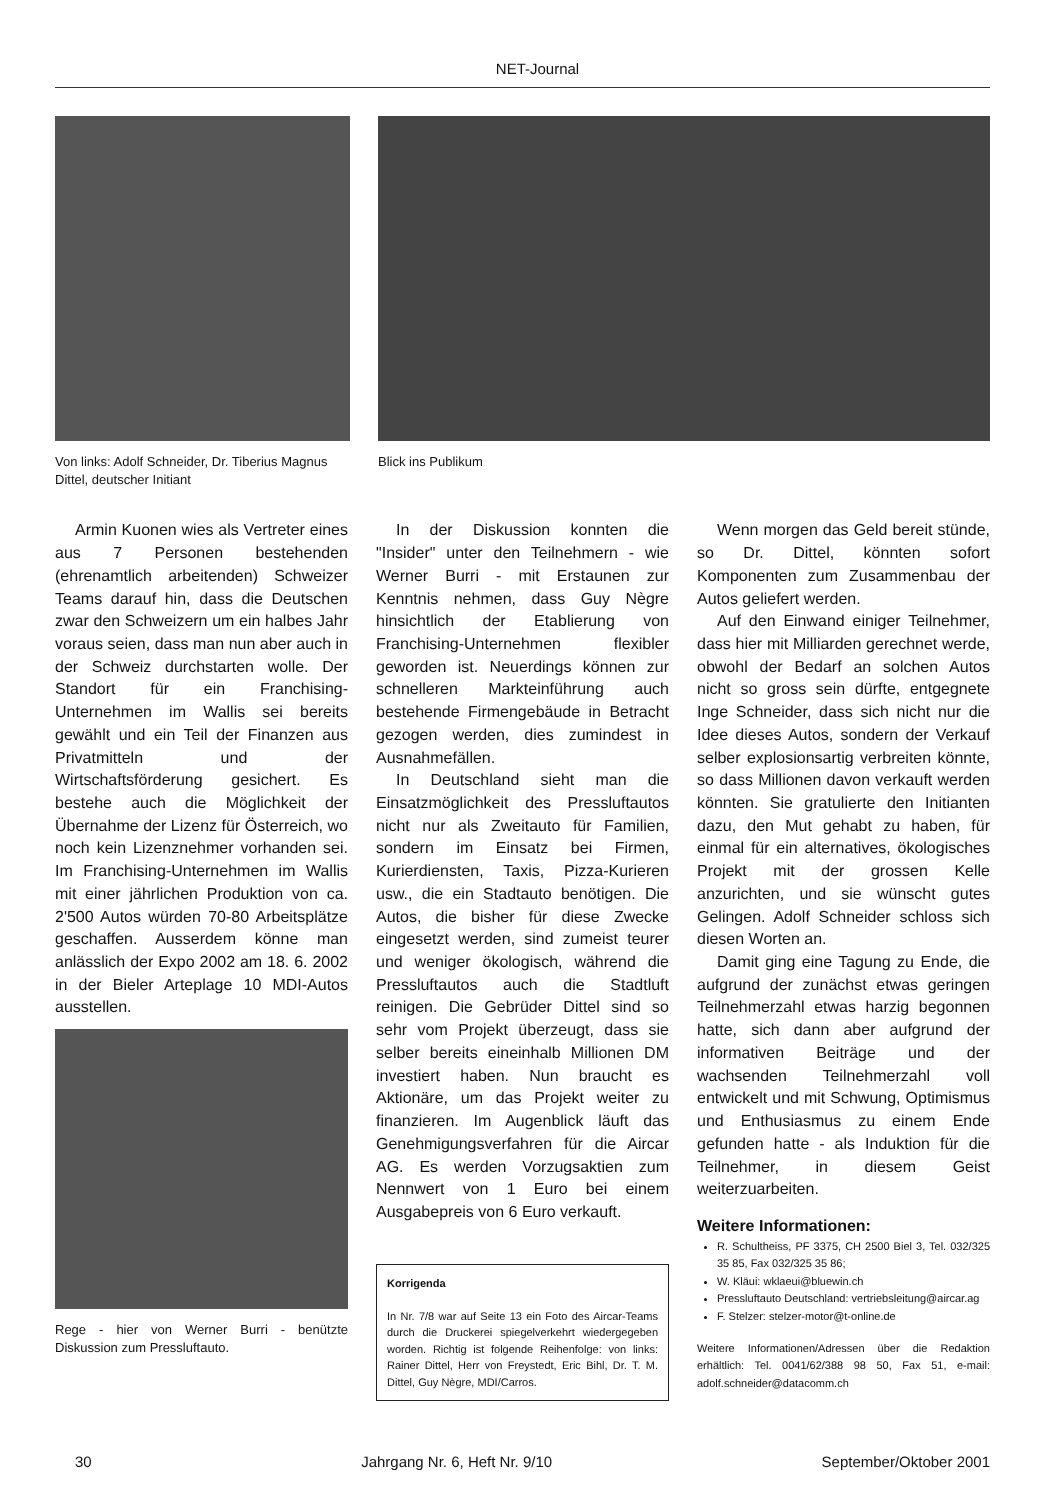NET-Journal
Von links: Adolf Schneider, Dr. Tiberius Magnus Dittel, deutscher Initiant
Blick ins Publikum
Armin Kuonen wies als Vertreter eines aus 7 Personen bestehenden (ehrenamtlich arbeitenden) Schweizer Teams darauf hin, dass die Deutschen zwar den Schweizern um ein halbes Jahr voraus seien, dass man nun aber auch in der Schweiz durchstarten wolle. Der Standort für ein Franchising-Unternehmen im Wallis sei bereits gewählt und ein Teil der Finanzen aus Privatmitteln und der Wirtschaftsförderung gesichert. Es bestehe auch die Möglichkeit der Übernahme der Lizenz für Österreich, wo noch kein Lizenznehmer vorhanden sei. Im Franchising-Unternehmen im Wallis mit einer jährlichen Produktion von ca. 2'500 Autos würden 70-80 Arbeitsplätze geschaffen. Ausserdem könne man anlässlich der Expo 2002 am 18. 6. 2002 in der Bieler Arteplage 10 MDI-Autos ausstellen.
Rege - hier von Werner Burri - benützte Diskussion zum Pressluftauto.
In der Diskussion konnten die "Insider" unter den Teilnehmern - wie Werner Burri - mit Erstaunen zur Kenntnis nehmen, dass Guy Nègre hinsichtlich der Etablierung von Franchising-Unternehmen flexibler geworden ist. Neuerdings können zur schnelleren Markteinführung auch bestehende Firmengebäude in Betracht gezogen werden, dies zumindest in Ausnahmefällen.
In Deutschland sieht man die Einsatzmöglichkeit des Pressluftautos nicht nur als Zweitauto für Familien, sondern im Einsatz bei Firmen, Kurierdiensten, Taxis, Pizza-Kurieren usw., die ein Stadtauto benötigen. Die Autos, die bisher für diese Zwecke eingesetzt werden, sind zumeist teurer und weniger ökologisch, während die Pressluftautos auch die Stadtluft reinigen. Die Gebrüder Dittel sind so sehr vom Projekt überzeugt, dass sie selber bereits eineinhalb Millionen DM investiert haben. Nun braucht es Aktionäre, um das Projekt weiter zu finanzieren. Im Augenblick läuft das Genehmigungsverfahren für die Aircar AG. Es werden Vorzugsaktien zum Nennwert von 1 Euro bei einem Ausgabepreis von 6 Euro verkauft.
Korrigenda
In Nr. 7/8 war auf Seite 13 ein Foto des Aircar-Teams durch die Druckerei spiegelverkehrt wiedergegeben worden. Richtig ist folgende Reihenfolge: von links: Rainer Dittel, Herr von Freystedt, Eric Bihl, Dr. T. M. Dittel, Guy Nègre, MDI/Carros.
Wenn morgen das Geld bereit stünde, so Dr. Dittel, könnten sofort Komponenten zum Zusammenbau der Autos geliefert werden.
Auf den Einwand einiger Teilnehmer, dass hier mit Milliarden gerechnet werde, obwohl der Bedarf an solchen Autos nicht so gross sein dürfte, entgegnete Inge Schneider, dass sich nicht nur die Idee dieses Autos, sondern der Verkauf selber explosionsartig verbreiten könnte, so dass Millionen davon verkauft werden könnten. Sie gratulierte den Initianten dazu, den Mut gehabt zu haben, für einmal für ein alternatives, ökologisches Projekt mit der grossen Kelle anzurichten, und sie wünscht gutes Gelingen. Adolf Schneider schloss sich diesen Worten an.
Damit ging eine Tagung zu Ende, die aufgrund der zunächst etwas geringen Teilnehmerzahl etwas harzig begonnen hatte, sich dann aber aufgrund der informativen Beiträge und der wachsenden Teilnehmerzahl voll entwickelt und mit Schwung, Optimismus und Enthusiasmus zu einem Ende gefunden hatte - als Induktion für die Teilnehmer, in diesem Geist weiterzuarbeiten.
Weitere Informationen:
R. Schultheiss, PF 3375, CH 2500 Biel 3, Tel. 032/325 35 85, Fax 032/325 35 86;
W. Kläui: wklaeui@bluewin.ch
Pressluftauto Deutschland: vertriebsleitung@aircar.ag
F. Stelzer: stelzer-motor@t-online.de
Weitere Informationen/Adressen über die Redaktion erhältlich: Tel. 0041/62/388 98 50, Fax 51, e-mail: adolf.schneider@datacomm.ch
30 Jahrgang Nr. 6, Heft Nr. 9/10 September/Oktober 2001